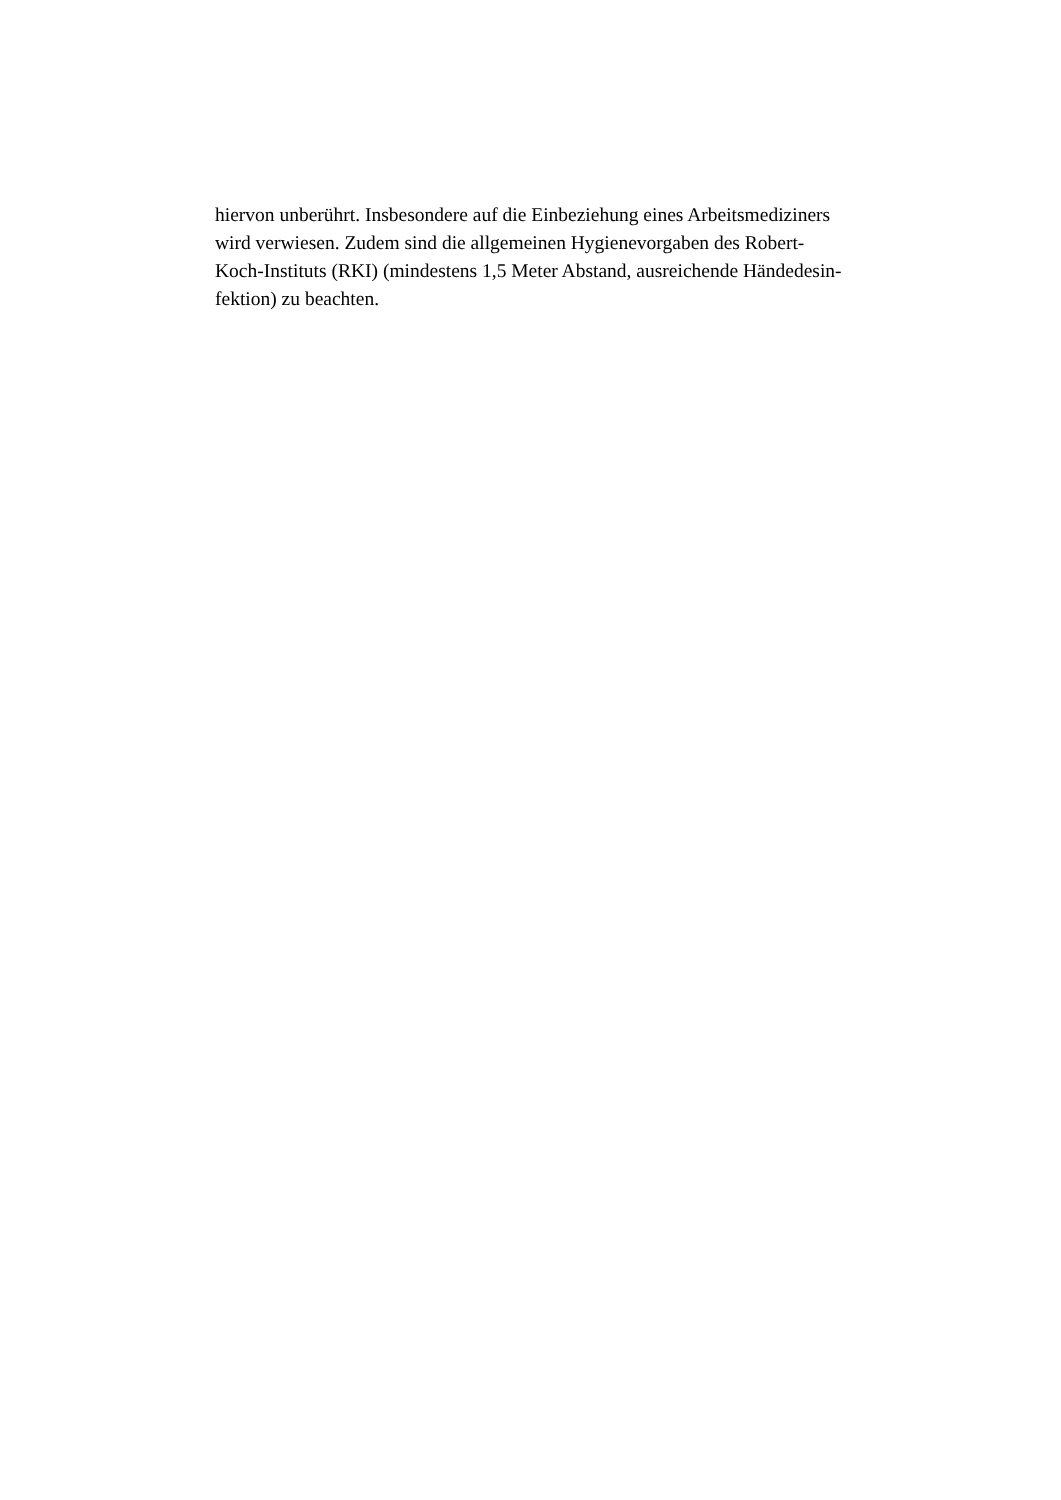hiervon unberührt. Insbesondere auf die Einbeziehung eines Arbeitsmediziners
wird verwiesen. Zudem sind die allgemeinen Hygienevorgaben des Robert-
Koch-Instituts (RKI) (mindestens 1,5 Meter Abstand, ausreichende Händedesin-
fektion) zu beachten.